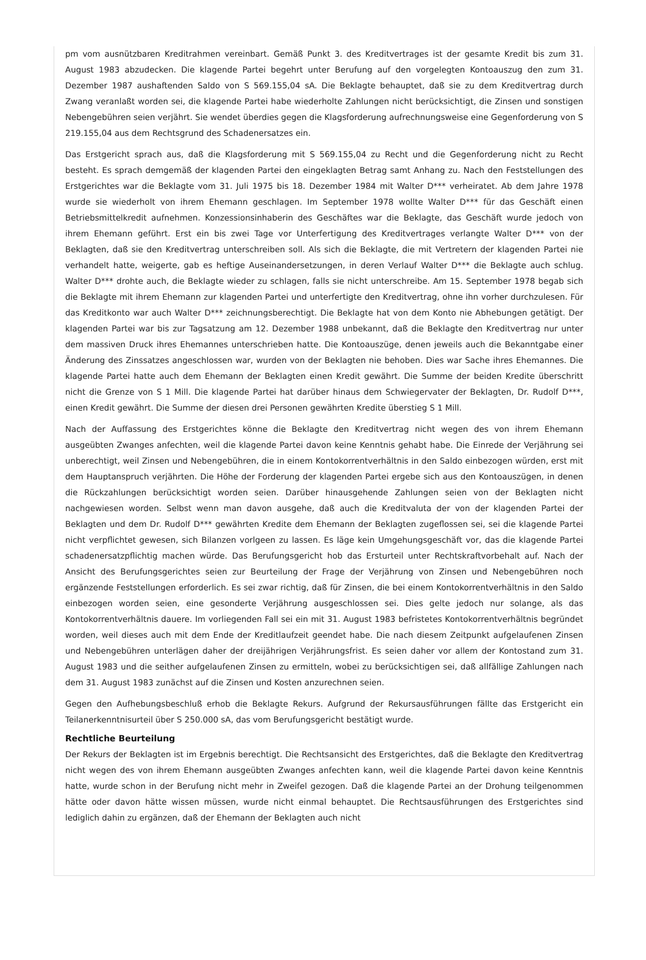pm vom ausnützbaren Kreditrahmen vereinbart. Gemäß Punkt 3. des Kreditvertrages ist der gesamte Kredit bis zum 31. August 1983 abzudecken. Die klagende Partei begehrt unter Berufung auf den vorgelegten Kontoauszug den zum 31. Dezember 1987 aushaftenden Saldo von S 569.155,04 sA. Die Beklagte behauptet, daß sie zu dem Kreditvertrag durch Zwang veranlaßt worden sei, die klagende Partei habe wiederholte Zahlungen nicht berücksichtigt, die Zinsen und sonstigen Nebengebühren seien verjährt. Sie wendet überdies gegen die Klagsforderung aufrechnungsweise eine Gegenforderung von S 219.155,04 aus dem Rechtsgrund des Schadenersatzes ein.
Das Erstgericht sprach aus, daß die Klagsforderung mit S 569.155,04 zu Recht und die Gegenforderung nicht zu Recht besteht. Es sprach demgemäß der klagenden Partei den eingeklagten Betrag samt Anhang zu. Nach den Feststellungen des Erstgerichtes war die Beklagte vom 31. Juli 1975 bis 18. Dezember 1984 mit Walter D*** verheiratet. Ab dem Jahre 1978 wurde sie wiederholt von ihrem Ehemann geschlagen. Im September 1978 wollte Walter D*** für das Geschäft einen Betriebsmittelkredit aufnehmen. Konzessionsinhaberin des Geschäftes war die Beklagte, das Geschäft wurde jedoch von ihrem Ehemann geführt. Erst ein bis zwei Tage vor Unterfertigung des Kreditvertrages verlangte Walter D*** von der Beklagten, daß sie den Kreditvertrag unterschreiben soll. Als sich die Beklagte, die mit Vertretern der klagenden Partei nie verhandelt hatte, weigerte, gab es heftige Auseinandersetzungen, in deren Verlauf Walter D*** die Beklagte auch schlug. Walter D*** drohte auch, die Beklagte wieder zu schlagen, falls sie nicht unterschreibe. Am 15. September 1978 begab sich die Beklagte mit ihrem Ehemann zur klagenden Partei und unterfertigte den Kreditvertrag, ohne ihn vorher durchzulesen. Für das Kreditkonto war auch Walter D*** zeichnungsberechtigt. Die Beklagte hat von dem Konto nie Abhebungen getätigt. Der klagenden Partei war bis zur Tagsatzung am 12. Dezember 1988 unbekannt, daß die Beklagte den Kreditvertrag nur unter dem massiven Druck ihres Ehemannes unterschrieben hatte. Die Kontoauszüge, denen jeweils auch die Bekanntgabe einer Änderung des Zinssatzes angeschlossen war, wurden von der Beklagten nie behoben. Dies war Sache ihres Ehemannes. Die klagende Partei hatte auch dem Ehemann der Beklagten einen Kredit gewährt. Die Summe der beiden Kredite überschritt nicht die Grenze von S 1 Mill. Die klagende Partei hat darüber hinaus dem Schwiegervater der Beklagten, Dr. Rudolf D***, einen Kredit gewährt. Die Summe der diesen drei Personen gewährten Kredite überstieg S 1 Mill.
Nach der Auffassung des Erstgerichtes könne die Beklagte den Kreditvertrag nicht wegen des von ihrem Ehemann ausgeübten Zwanges anfechten, weil die klagende Partei davon keine Kenntnis gehabt habe. Die Einrede der Verjährung sei unberechtigt, weil Zinsen und Nebengebühren, die in einem Kontokorrentverhältnis in den Saldo einbezogen würden, erst mit dem Hauptanspruch verjährten. Die Höhe der Forderung der klagenden Partei ergebe sich aus den Kontoauszügen, in denen die Rückzahlungen berücksichtigt worden seien. Darüber hinausgehende Zahlungen seien von der Beklagten nicht nachgewiesen worden. Selbst wenn man davon ausgehe, daß auch die Kreditvaluta der von der klagenden Partei der Beklagten und dem Dr. Rudolf D*** gewährten Kredite dem Ehemann der Beklagten zugeflossen sei, sei die klagende Partei nicht verpflichtet gewesen, sich Bilanzen vorlgeen zu lassen. Es läge kein Umgehungsgeschäft vor, das die klagende Partei schadenersatzpflichtig machen würde. Das Berufungsgericht hob das Ersturteil unter Rechtskraftvorbehalt auf. Nach der Ansicht des Berufungsgerichtes seien zur Beurteilung der Frage der Verjährung von Zinsen und Nebengebühren noch ergänzende Feststellungen erforderlich. Es sei zwar richtig, daß für Zinsen, die bei einem Kontokorrentverhältnis in den Saldo einbezogen worden seien, eine gesonderte Verjährung ausgeschlossen sei. Dies gelte jedoch nur solange, als das Kontokorrentverhältnis dauere. Im vorliegenden Fall sei ein mit 31. August 1983 befristetes Kontokorrentverhältnis begründet worden, weil dieses auch mit dem Ende der Kreditlaufzeit geendet habe. Die nach diesem Zeitpunkt aufgelaufenen Zinsen und Nebengebühren unterlägen daher der dreijährigen Verjährungsfrist. Es seien daher vor allem der Kontostand zum 31. August 1983 und die seither aufgelaufenen Zinsen zu ermitteln, wobei zu berücksichtigen sei, daß allfällige Zahlungen nach dem 31. August 1983 zunächst auf die Zinsen und Kosten anzurechnen seien.
Gegen den Aufhebungsbeschluß erhob die Beklagte Rekurs. Aufgrund der Rekursausführungen fällte das Erstgericht ein Teilanerkenntnisurteil über S 250.000 sA, das vom Berufungsgericht bestätigt wurde.
Rechtliche Beurteilung
Der Rekurs der Beklagten ist im Ergebnis berechtigt. Die Rechtsansicht des Erstgerichtes, daß die Beklagte den Kreditvertrag nicht wegen des von ihrem Ehemann ausgeübten Zwanges anfechten kann, weil die klagende Partei davon keine Kenntnis hatte, wurde schon in der Berufung nicht mehr in Zweifel gezogen. Daß die klagende Partei an der Drohung teilgenommen hätte oder davon hätte wissen müssen, wurde nicht einmal behauptet. Die Rechtsausführungen des Erstgerichtes sind lediglich dahin zu ergänzen, daß der Ehemann der Beklagten auch nicht